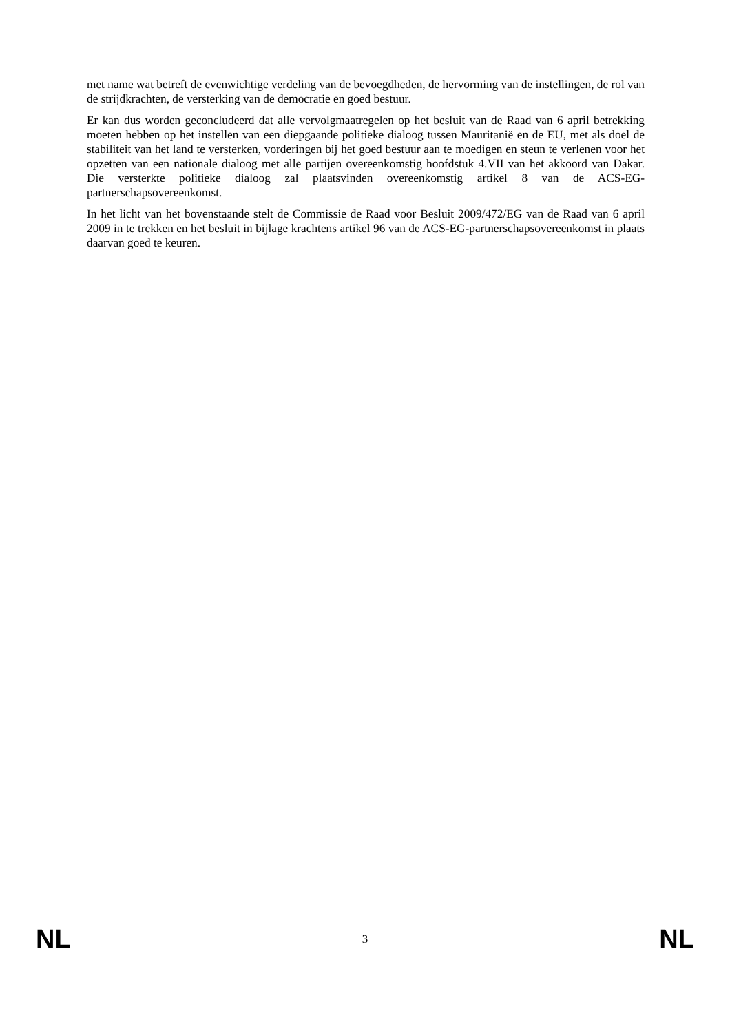met name wat betreft de evenwichtige verdeling van de bevoegdheden, de hervorming van de instellingen, de rol van de strijdkrachten, de versterking van de democratie en goed bestuur.
Er kan dus worden geconcludeerd dat alle vervolgmaatregelen op het besluit van de Raad van 6 april betrekking moeten hebben op het instellen van een diepgaande politieke dialoog tussen Mauritanië en de EU, met als doel de stabiliteit van het land te versterken, vorderingen bij het goed bestuur aan te moedigen en steun te verlenen voor het opzetten van een nationale dialoog met alle partijen overeenkomstig hoofdstuk 4.VII van het akkoord van Dakar. Die versterkte politieke dialoog zal plaatsvinden overeenkomstig artikel 8 van de ACS-EG-partnerschapsovereenkomst.
In het licht van het bovenstaande stelt de Commissie de Raad voor Besluit 2009/472/EG van de Raad van 6 april 2009 in te trekken en het besluit in bijlage krachtens artikel 96 van de ACS-EG-partnerschapsovereenkomst in plaats daarvan goed te keuren.
NL 3 NL